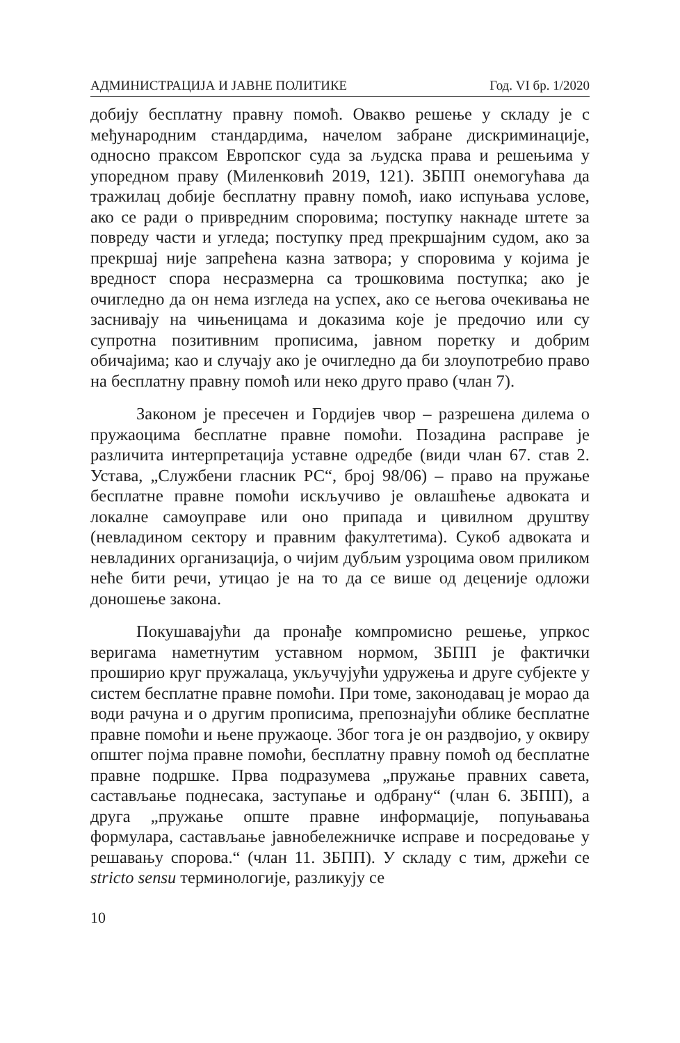АДМИНИСТРАЦИЈА И ЈАВНЕ ПОЛИТИКЕ Год. VI бр. 1/2020
добију бесплатну правну помоћ. Овакво решење у складу је с међународним стандардима, начелом забране дискриминације, односно праксом Европског суда за људска права и решењима у упоредном праву (Миленковић 2019, 121). ЗБПП онемогућава да тражилац добије бесплатну правну помоћ, иако испуњава услове, ако се ради о привредним споровима; поступку накнаде штете за повреду части и угледа; поступку пред прекршајним судом, ако за прекршај није запрећена казна затвора; у споровима у којима је вредност спора несразмерна са трошковима поступка; ако је очигледно да он нема изгледа на успех, ако се његова очекивања не заснивају на чињеницама и доказима које је предочио или су супротна позитивним прописима, јавном поретку и добрим обичајима; као и случају ако је очигледно да би злоупотребио право на бесплатну правну помоћ или неко друго право (члан 7).
Законом је пресечен и Гордијев чвор – разрешена дилема о пружаоцима бесплатне правне помоћи. Позадина расправе је различита интерпретација уставне одредбе (види члан 67. став 2. Устава, „Службени гласник РС“, број 98/06) – право на пружање бесплатне правне помоћи искључиво је овлашћење адвоката и локалне самоуправе или оно припада и цивилном друштву (невладином сектору и правним факултетима). Сукоб адвоката и невладиних организација, о чијим дубљим узроцима овом приликом неће бити речи, утицао је на то да се више од деценије одложи доношење закона.
Покушавајући да пронађе компромисно решење, упркос веригама наметнутим уставном нормом, ЗБПП је фактички проширио круг пружалаца, укључујући удружења и друге субјекте у систем бесплатне правне помоћи. При томе, законодавац је морао да води рачуна и о другим прописима, препознајући облике бесплатне правне помоћи и њене пружаоце. Због тога је он раздвојио, у оквиру општег појма правне помоћи, бесплатну правну помоћ од бесплатне правне подршке. Прва подразумева „пружање правних савета, састављање поднесака, заступање и одбрану“ (члан 6. ЗБПП), а друга „пружање опште правне информације, попуњавања формулара, састављање јавнобележничке исправе и посредовање у решавању спорова.“ (члан 11. ЗБПП). У складу с тим, држећи се stricto sensu терминологије, разликују се
10